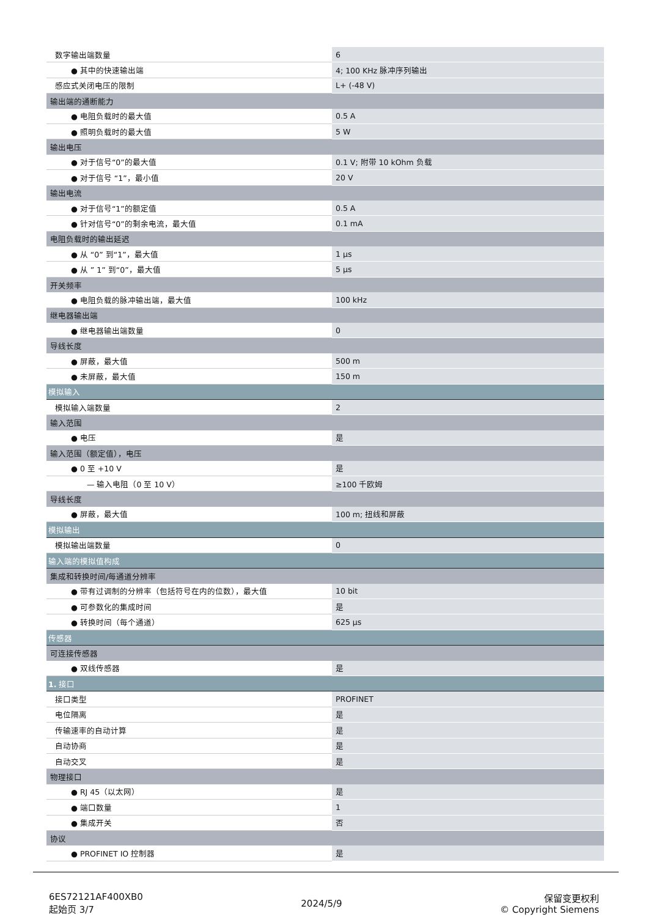| 数字输出端数量 | 6 |
| ● 其中的快速输出端 | 4; 100 KHz 脉冲序列输出 |
| 感应式关闭电压的限制 | L+ (-48 V) |
| 输出端的通断能力 | |
| ● 电阻负载时的最大值 | 0.5 A |
| ● 照明负载时的最大值 | 5 W |
| 输出电压 | |
| ● 对于信号“0”的最大值 | 0.1 V; 附带 10 kOhm 负载 |
| ● 对于信号 “1”，最小值 | 20 V |
| 输出电流 | |
| ● 对于信号“1”的额定值 | 0.5 A |
| ● 针对信号“0”的剩余电流，最大值 | 0.1 mA |
| 电阻负载时的输出延迟 | |
| ● 从 “0” 到“1”，最大值 | 1 µs |
| ● 从 ” 1” 到“0”，最大值 | 5 µs |
| 开关频率 | |
| ● 电阻负载的脉冲输出端，最大值 | 100 kHz |
| 继电器输出端 | |
| ● 继电器输出端数量 | 0 |
| 导线长度 | |
| ● 屏蔽，最大值 | 500 m |
| ● 未屏蔽，最大值 | 150 m |
| 模拟输入 | |
| 模拟输入端数量 | 2 |
| 输入范围 | |
| ● 电压 | 是 |
| 输入范围（额定值），电压 | |
| ● 0 至 +10 V | 是 |
| — 输入电阻（0 至 10 V） | ≥100 千欧姆 |
| 导线长度 | |
| ● 屏蔽，最大值 | 100 m; 扭线和屏蔽 |
| 模拟输出 | |
| 模拟输出端数量 | 0 |
| 输入端的模拟值构成 | |
| 集成和转换时间/每通道分辨率 | |
| ● 带有过调制的分辨率（包括符号在内的位数），最大值 | 10 bit |
| ● 可参数化的集成时间 | 是 |
| ● 转换时间（每个通道） | 625 µs |
| 传感器 | |
| 可连接传感器 | |
| ● 双线传感器 | 是 |
| 1. 接口 | |
| 接口类型 | PROFINET |
| 电位隔离 | 是 |
| 传输速率的自动计算 | 是 |
| 自动协商 | 是 |
| 自动交叉 | 是 |
| 物理接口 | |
| ● RJ 45（以太网） | 是 |
| ● 端口数量 | 1 |
| ● 集成开关 | 否 |
| 协议 | |
| ● PROFINET IO 控制器 | 是 |
6ES72121AF400XB0
起始页 3/7
2024/5/9
保留变更权利
© Copyright Siemens